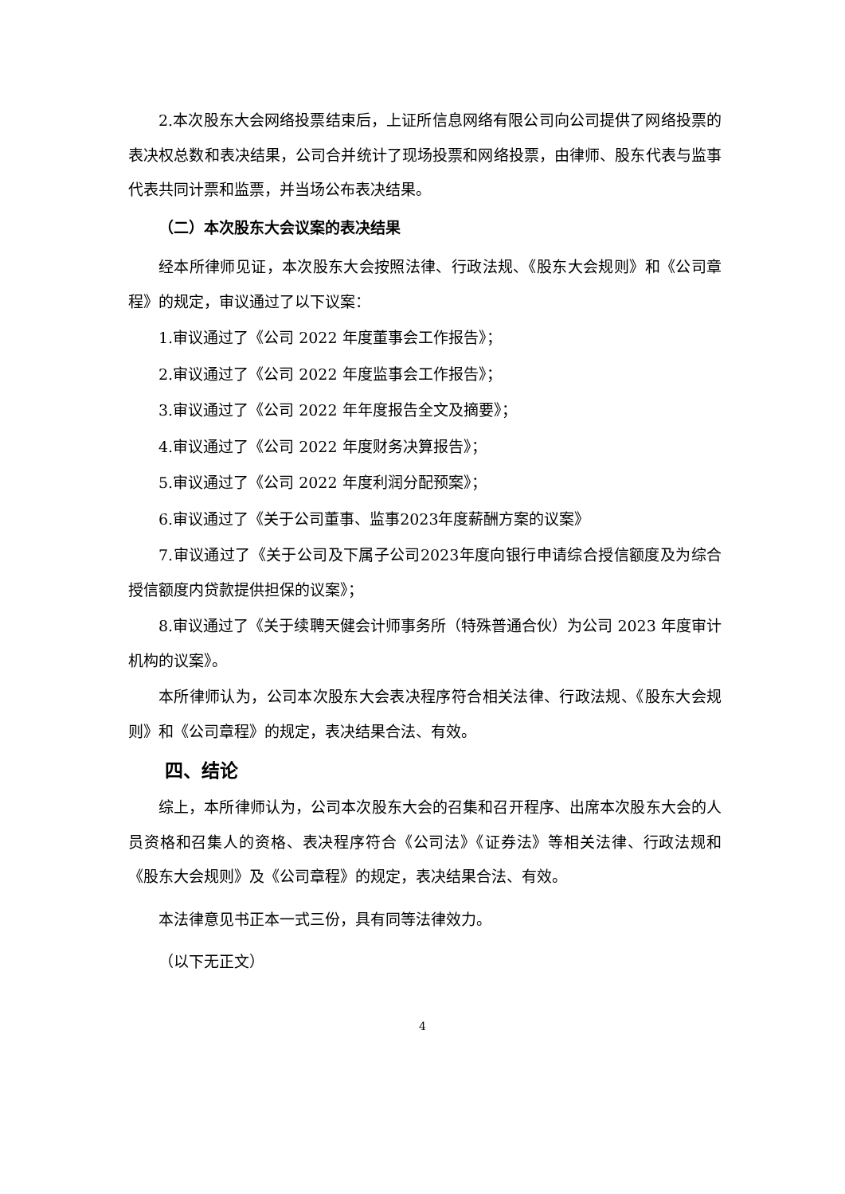2.本次股东大会网络投票结束后，上证所信息网络有限公司向公司提供了网络投票的表决权总数和表决结果，公司合并统计了现场投票和网络投票，由律师、股东代表与监事代表共同计票和监票，并当场公布表决结果。
（二）本次股东大会议案的表决结果
经本所律师见证，本次股东大会按照法律、行政法规、《股东大会规则》和《公司章程》的规定，审议通过了以下议案：
1.审议通过了《公司 2022 年度董事会工作报告》；
2.审议通过了《公司 2022 年度监事会工作报告》；
3.审议通过了《公司 2022 年年度报告全文及摘要》；
4.审议通过了《公司 2022 年度财务决算报告》；
5.审议通过了《公司 2022 年度利润分配预案》；
6.审议通过了《关于公司董事、监事2023年度薪酬方案的议案》
7.审议通过了《关于公司及下属子公司2023年度向银行申请综合授信额度及为综合授信额度内贷款提供担保的议案》；
8.审议通过了《关于续聘天健会计师事务所（特殊普通合伙）为公司 2023 年度审计机构的议案》。
本所律师认为，公司本次股东大会表决程序符合相关法律、行政法规、《股东大会规则》和《公司章程》的规定，表决结果合法、有效。
四、结论
综上，本所律师认为，公司本次股东大会的召集和召开程序、出席本次股东大会的人员资格和召集人的资格、表决程序符合《公司法》《证券法》等相关法律、行政法规和《股东大会规则》及《公司章程》的规定，表决结果合法、有效。
本法律意见书正本一式三份，具有同等法律效力。
（以下无正文）
4